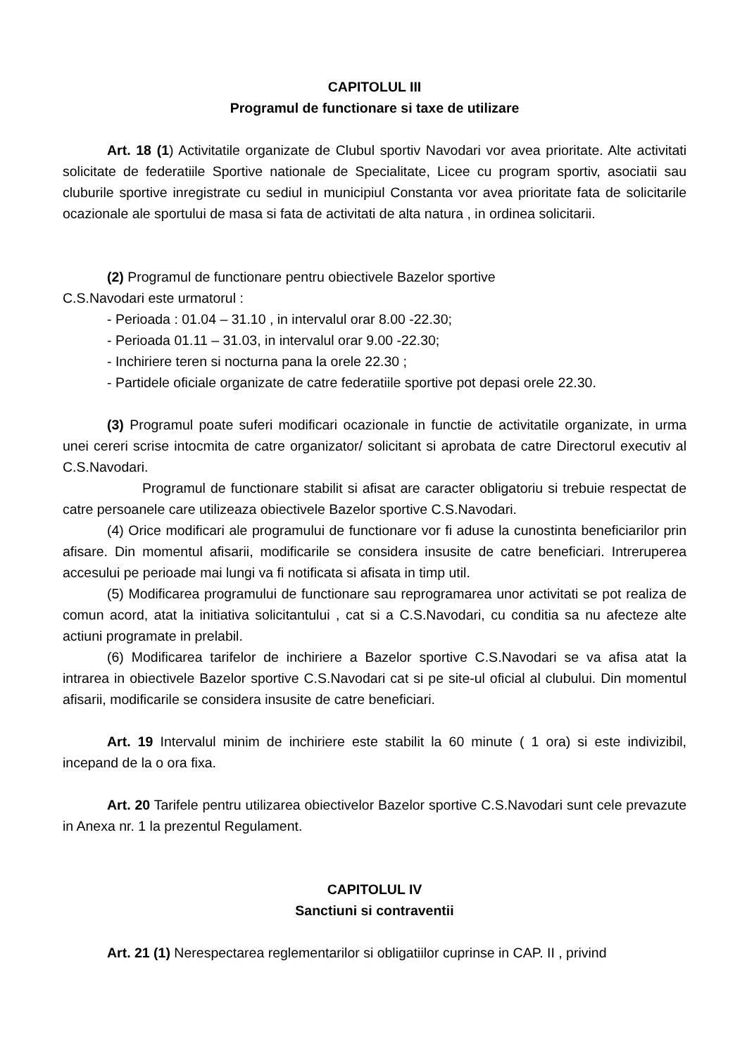CAPITOLUL III
Programul de functionare si taxe de utilizare
Art. 18 (1) Activitatile organizate de Clubul sportiv Navodari vor avea prioritate. Alte activitati solicitate de federatiile Sportive nationale de Specialitate, Licee cu program sportiv, asociatii sau cluburile sportive inregistrate cu sediul in municipiul Constanta vor avea prioritate fata de solicitarile ocazionale ale sportului de masa si fata de activitati de alta natura , in ordinea solicitarii.
(2) Programul de functionare pentru obiectivele Bazelor sportive
C.S.Navodari este urmatorul :
- Perioada : 01.04 – 31.10 , in intervalul orar 8.00 -22.30;
- Perioada 01.11 – 31.03, in intervalul orar 9.00 -22.30;
- Inchiriere teren si nocturna pana la orele 22.30 ;
- Partidele oficiale organizate de catre federatiile sportive pot depasi orele 22.30.
(3) Programul poate suferi modificari ocazionale in functie de activitatile organizate, in urma unei cereri scrise intocmita de catre organizator/ solicitant si aprobata de catre Directorul executiv al C.S.Navodari.
Programul de functionare stabilit si afisat are caracter obligatoriu si trebuie respectat de catre persoanele care utilizeaza obiectivele Bazelor sportive C.S.Navodari.
(4) Orice modificari ale programului de functionare vor fi aduse la cunostinta beneficiarilor prin afisare. Din momentul afisarii, modificarile se considera insusite de catre beneficiari. Intreruperea accesului pe perioade mai lungi va fi notificata si afisata in timp util.
(5) Modificarea programului de functionare sau reprogramarea unor activitati se pot realiza de comun acord, atat la initiativa solicitantului , cat si a C.S.Navodari, cu conditia sa nu afecteze alte actiuni programate in prelabil.
(6) Modificarea tarifelor de inchiriere a Bazelor sportive C.S.Navodari se va afisa atat la intrarea in obiectivele Bazelor sportive C.S.Navodari cat si pe site-ul oficial al clubului. Din momentul afisarii, modificarile se considera insusite de catre beneficiari.
Art. 19 Intervalul minim de inchiriere este stabilit la 60 minute ( 1 ora) si este indivizibil, incepand de la o ora fixa.
Art. 20 Tarifele pentru utilizarea obiectivelor Bazelor sportive C.S.Navodari sunt cele prevazute in Anexa nr. 1 la prezentul Regulament.
CAPITOLUL IV
Sanctiuni si contraventii
Art. 21 (1) Nerespectarea reglementarilor si obligatiilor cuprinse in CAP. II , privind